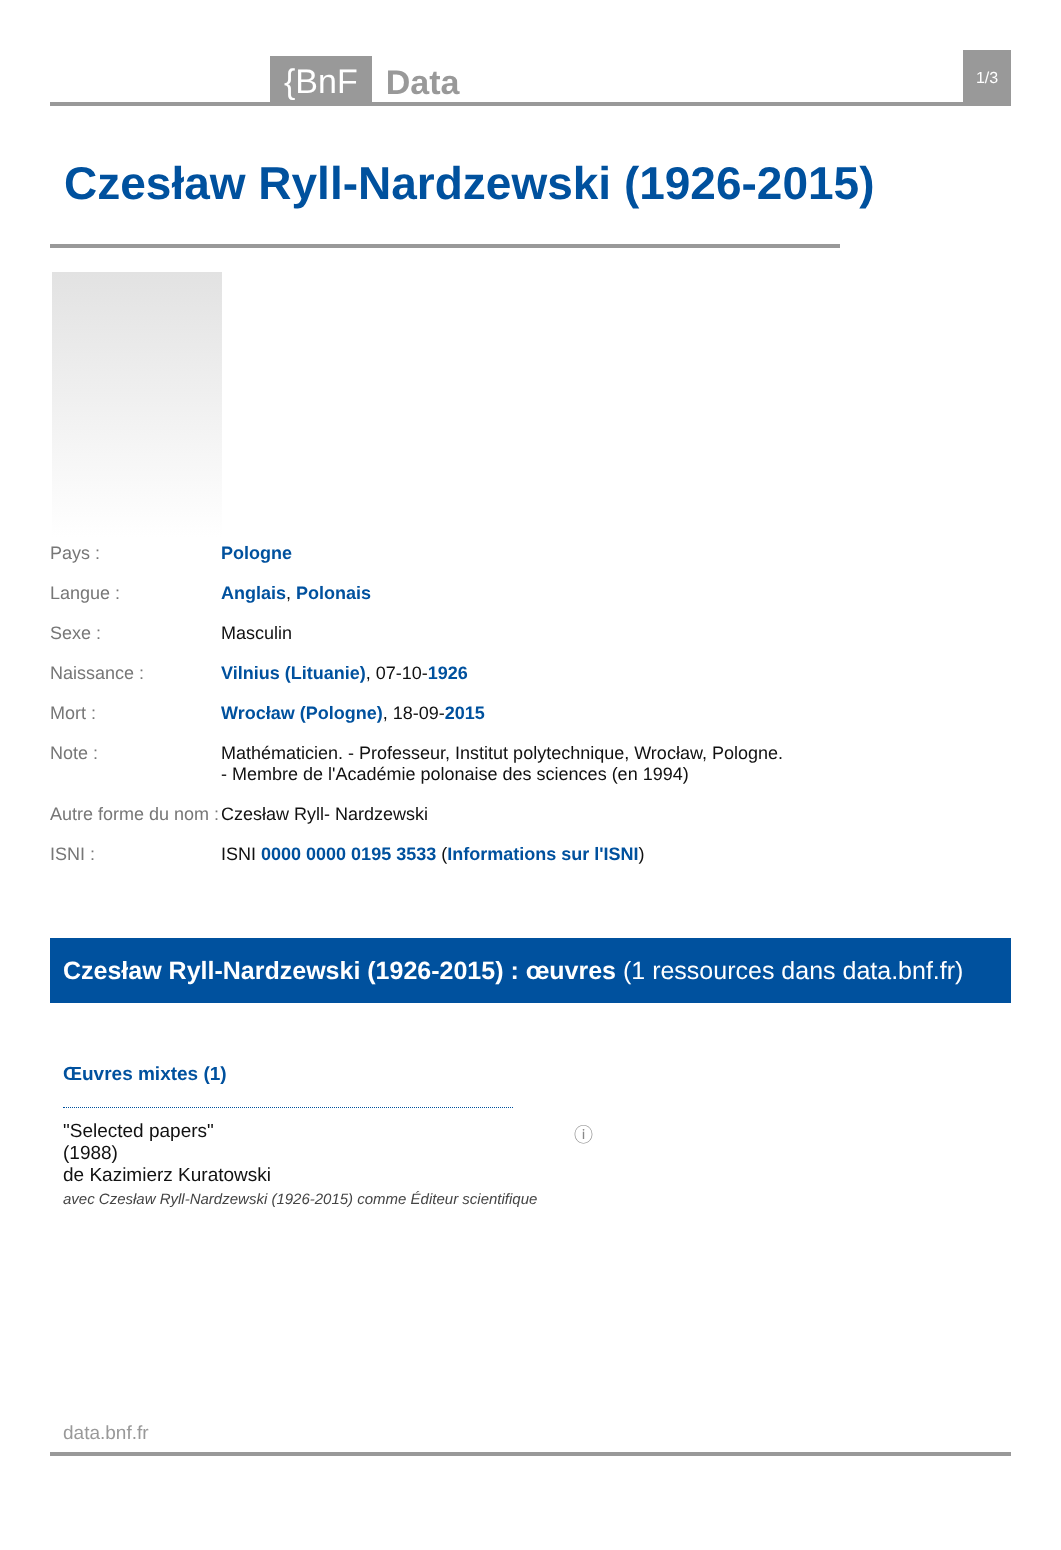{BnF Data 1/3
Czesław Ryll-Nardzewski (1926-2015)
| Pays : | Pologne |
| Langue : | Anglais , Polonais |
| Sexe : | Masculin |
| Naissance : | Vilnius (Lituanie) , 07-10- 1926 |
| Mort : | Wrocław (Pologne) , 18-09- 2015 |
| Note : | Mathématicien. - Professeur, Institut polytechnique, Wrocław, Pologne. - Membre de l'Académie polonaise des sciences (en 1994) |
| Autre forme du nom : | Czesław Ryll- Nardzewski |
| ISNI : | ISNI 0000 0000 0195 3533 ( Informations sur l'ISNI ) |
Czesław Ryll-Nardzewski (1926-2015) : œuvres (1 ressources dans data.bnf.fr)
Œuvres mixtes (1)
"Selected papers"
(1988)
de Kazimierz Kuratowski
avec Czesław Ryll-Nardzewski (1926-2015) comme Éditeur scientifique
ⓘ
data.bnf.fr